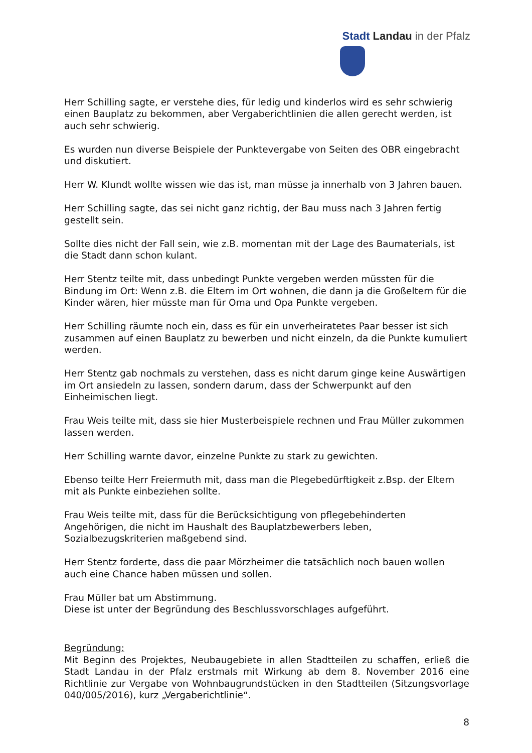Stadt Landau in der Pfalz
Herr Schilling sagte, er verstehe dies, für ledig und kinderlos wird es sehr schwierig einen Bauplatz zu bekommen, aber Vergaberichtlinien die allen gerecht werden, ist auch sehr schwierig.
Es wurden nun diverse Beispiele der Punktevergabe von Seiten des OBR eingebracht und diskutiert.
Herr W. Klundt wollte wissen wie das ist, man müsse ja innerhalb von 3 Jahren bauen.
Herr Schilling sagte, das sei nicht ganz richtig, der Bau muss nach 3 Jahren fertig gestellt sein.
Sollte dies nicht der Fall sein, wie z.B. momentan mit der Lage des Baumaterials, ist die Stadt dann schon kulant.
Herr Stentz teilte mit, dass unbedingt Punkte vergeben werden müssten für die Bindung im Ort: Wenn z.B. die Eltern im Ort wohnen, die dann ja die Großeltern für die Kinder wären, hier müsste man für Oma und Opa Punkte vergeben.
Herr Schilling räumte noch ein, dass es für ein unverheiratetes Paar besser ist sich zusammen auf einen Bauplatz zu bewerben und nicht einzeln, da die Punkte kumuliert werden.
Herr Stentz gab nochmals zu verstehen, dass es nicht darum ginge keine Auswärtigen im Ort ansiedeln zu lassen, sondern darum, dass der Schwerpunkt auf den Einheimischen liegt.
Frau Weis teilte mit, dass sie hier Musterbeispiele rechnen und Frau Müller zukommen lassen werden.
Herr Schilling warnte davor, einzelne Punkte zu stark zu gewichten.
Ebenso teilte Herr Freiermuth mit, dass man die Plegebedürftigkeit z.Bsp. der Eltern mit als Punkte einbeziehen sollte.
Frau Weis teilte mit, dass für die Berücksichtigung von pflegebehinderten Angehörigen, die nicht im Haushalt des Bauplatzbewerbers leben, Sozialbezugskriterien maßgebend sind.
Herr Stentz forderte, dass die paar Mörzheimer die tatsächlich noch bauen wollen auch eine Chance haben müssen und sollen.
Frau Müller bat um Abstimmung.
Diese ist unter der Begründung des Beschlussvorschlages aufgeführt.
Begründung:
Mit Beginn des Projektes, Neubaugebiete in allen Stadtteilen zu schaffen, erließ die Stadt Landau in der Pfalz erstmals mit Wirkung ab dem 8. November 2016 eine Richtlinie zur Vergabe von Wohnbaugrundstücken in den Stadtteilen (Sitzungsvorlage 040/005/2016), kurz „Vergaberichtlinie“.
8